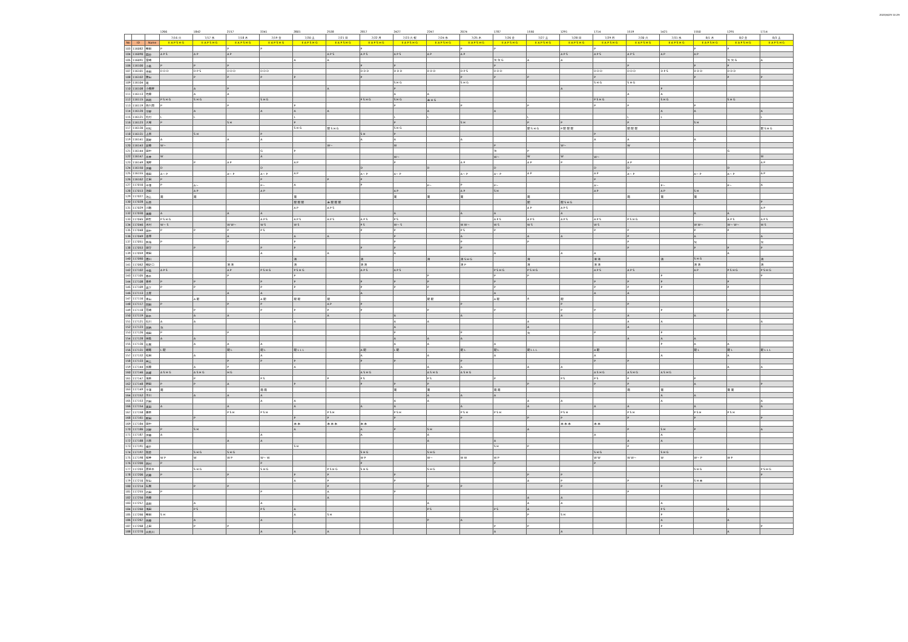2024/6/25 10:29
| | | | 1266 | 1842 | 2157 | 3341 | 2801 | 2538 | 2817 | 2427 | 2247 | 2074 | 1787 | 1550 | 1291 | 1714 | 1519 | 1421 | 1550 | 1291 | 1714 |
| --- | --- | --- | --- | --- | --- | --- | --- | --- | --- | --- | --- | --- | --- | --- | --- | --- | --- | --- | --- | --- | --- |
| | | | 7/16 火 | 7/17 水 | 7/18 木 | 7/19 金 | 7/20 土 | 7/21 日 | 7/22 月 | 7/23 火 祝 | 7/24 水 | 7/25 木 | 7/26 金 | 7/27 土 | 7/28 日 | 7/29 月 | 7/30 火 | 7/31 水 | 8/1 木 | 8/2 金 | 8/3 土 |
| No | ID | Name | E A P S H G | E A P S H G | E A P S H G | E A P S H G | E A P S H G | E A P S H G | E A P S H G | E A P S H G | E A P S H G | E A P S H G | E A P S H G | E A P S H G | E A P S H G | E A P S H G | E A P S H G | E A P S H G | E A P S H G | E A P S H G | E A P S H G |
| 103 | 116082 | 柴田 | P | | P | P | | | P | | | P | P | | | P | | | P | P | |
| 104 | 116090 | 四谷 | A P S | A P | A P | | | A P S | A P S | A P S | A P | A P | | | A P S | A P S | A P S | A P | A P | | |
| 105 | 116091 | 宮崎 | | | | | A | A | | | | | 欠 欠 G | A | A | | | | | 欠 欠 G | A |
| 106 | 116100 | 小島 | P | P | P | | | | P | P | | | P | | | | P | | P | P | |
| 107 | 116101 | 寺田 | D D D | D P S | D D D | D D D | | | D D D | D D D | D D D | D P S | D D D | | | D D D | D D D | D P S | D D D | D D D | |
| 108 | 116102 | 勝山 | | P | P | P | P | | P | | | P | P | P | | P | | | P | P | P |
| 109 | 116104 | 南 | | | | | | | | S H G | | S H G | | | | S H G | S H G | | | | |
| 110 | 116108 | 小長野 | | A | P | | | A | | P | | | | | A | | | P | | | |
| 111 | 116113 | 佐藤 | | A | A | | | | | A | A | | | | | | A | A | | | |
| 112 | 116115 | 西岡 | P S H G | S H G | | S H G | | | P S H G | S H G | 未 H G | | | | | P S H G | | S H G | | S H G | |
| 113 | 116119 | 佐久間 | P | | P | | P | | | P | | P | | P | | P | P | | P | | |
| 114 | 116120 | 宇野 | | A | | A | A | A | | | A | | A | | | | | A | A | | A |
| 115 | 116121 | 北村 | L | L | | | L | | | L | L | | | L | | | L | L | | | L |
| 116 | 116123 | 大場 | P | | S H | | P | | | P | | S H | | P | P | | P | | S H | | |
| 117 | 116130 | 村松 | | | | | S H G | 配 S H G | | S H G | | | | 配 S H G | P 配 配 配 | | 配 配 配 | | | | 配 S H G |
| 118 | 116131 | 上原 | | S H | | P | | | S H | P | | | | | | P | | | | | |
| 119 | 116141 | 高野 | A | | A | A | | | A | A | | A | | | | A | A | | A | | |
| 120 | 116143 | 安藤 | W〜 | | | | | W〜 | | W | | | P | | W〜 | | W | | | | |
| 121 | 116144 | 田中 | | | | G | P | | | | | | 欠 | P | | | | | | G | |
| 122 | 116147 | 永井 | W | | | A | | | | W〜 | | | W〜 | W | W | W〜 | | | | | W |
| 123 | 116149 | 浅野 | | P | A P | | A P | | | P | | A P | | A P | P | | A P | | | | A P |
| 124 | 116150 | 伊藤 | D | | | D | | | D | | D | | D | | | D | D | | | D | |
| 125 | 116155 | 徳田 | A〜 P | | A〜 P | A〜 P | A P | | A〜 P | A〜 P | | A〜 P | A〜 P | A P | | A P | A〜 P | | A〜 P | A〜 P | A P |
| 126 | 116162 | 辻田 | P | | | P | | P | P | | | | | | | P | | | | | |
| 127 | 117010 | 中澤 | P | A〜 | | P〜 | A | | P | | P〜 | P | P〜 | | | A〜 | | P〜 | | P〜 | A |
| 128 | 117013 | 池田 | | A P | | A P | | | | A P | | A P | S H | | | A P | | A P | S H | | |
| 129 | 117027 | 池上 | 商 | 商 | | | 商 | | | 商 | 商 | 商 | | 商 | | | 商 | 商 | 商 | | |
| 130 | 117028 | 石原 | | | | | 配 配 配 | 未 配 配 配 | | | | | | 配 | 配 S H G | | | | | | P |
| 131 | 117029 | 川越 | | | | | A P | A P S | | | | | | A P | A P S | | | | | | A P |
| 132 | 117030 | 後藤 | A | | A | A | | | | A | | A | A | | A | | | | A | A | |
| 133 | 117045 | 麻生 | P S H G | | | A P S | A P S | A P S | A P S | P S | | | A P S | A P S | A P S | A P S | P S H G | | | A P S | A P S |
| 134 | 117046 | 木村 | W〜 S | | W W〜 | W S | W S | | P S | W〜 S | | W W〜 | W S | W S | | W S | | | W W〜 | W〜 W〜 | W S |
| 135 | 117048 | 田中 | P | P | P | P S | | | P | P | | P S | P | | | P | P | | P | P | |
| 136 | 117049 | 吉塚 | | | A | | A | A | | P | | A | | A | A | | P | | A | | A |
| 137 | 117051 | 熱海 | P | | P | | P | | | P | | P | | P | | | P | | 欠 | | 欠 |
| 138 | 117053 | 田守 | | P | | P | P | | P | P | | P | | | | | P | | P | P | P |
| 139 | 117059 | 稗田 | | | | A | | A | | A | | | A | | A | A | | | | A | |
| 140 | 117060 | 唐川 | | | | | 清 | | 清 | | 清 | 清 S H G | | 清 | | 清 清 | | 清 | S H G | | 清 |
| 141 | 117062 | 樋之口 | | | 清 清 | | 清 | | 清 清 | | | 清 P | | 清 | | 清 清 | | | 清 清 | | 清 |
| 142 | 117102 | 中島 | A P S | | A P | P S H G | P S H G | | A P S | A P S | | | P S H G | P S H G | | A P S | A P S | | A P | P S H G | P S H G |
| 143 | 117105 | 春木 | | | P | | P | | | | P | | P | P | | | | P | | | P |
| 144 | 117108 | 喜多 | P | P | | P | P | | P | P | P | | P | | | P | P | P | | P | |
| 145 | 117109 | 森下 | P | P | | P | P | | P | P | P | | P | | | P | P | P | | P | |
| 146 | 117113 | 土屋 | | | A | A | | | A | | | | A | | | A | A | | | | |
| 147 | 117116 | 青山 | | A 配 | | A 配 | 配 配 | 配 | | | 配 配 | | A 配 | A | 配 | | | | | | |
| 148 | 117117 | 岡田 | P | | P | P | | A P | P | | | P | | | P | | P | | | | |
| 149 | 117118 | 花崎 | | P | | P | P | P | P | | P | | P | | P | P | | P | | P | |
| 150 | 117119 | 鈴木 | | A | A | | | A | | A | | A | | | A | | A | | A | | |
| 151 | 117121 | 石川 | A | A | | | A | | | A | A | | | A | | | A | A | | | A |
| 152 | 117123 | 加納 | 欠 | | | | | | | A | | | | A | | | A | | | | |
| 153 | 117126 | 楠田 | P | | P | | | | | P | | P | | 欠 | | P | | P | | | |
| 154 | 117128 | 田島 | A | A | | | | | | A | A | A | | | | | A | A | A | | |
| 155 | 117130 | 石黒 | | A | A | A | | | | A | A | | A | | | | | P | A | A | |
| 156 | 117131 | 朝尾 | L 配 | | 配 L | 配 L | 配 L L L | | A 配 | L 配 | | 配 L | 配 L | 配 L L L | | A 配 | | | 配 L | 配 L | 配 L L L |
| 157 | 117132 | 松田 | | A | | A | | | A | | A | | A | | | A | | A | | A | |
| 158 | 117133 | 井上 | | | P | P | P | | P | P | | P | | | | P | P | | | | |
| 159 | 117144 | 加藤 | | A | P | | A | | | | A | A | | A | A | | | | | A | A |
| 160 | 117146 | 西郷 | A S H G | A S H G | H G | | | | A S H G | | A S H G | A S H G | | | | A S H G | A S H G | A S H G | | | |
| 161 | 117147 | 滝本 | | P | | P S | | P | P S | | P S | | P | | P S | P S | P | | P | | |
| 162 | 117148 | 野田 | P | P | A | | P | | P | P | P | | | P | | P | P | | A | | P |
| 163 | 117149 | 平澤 | 商 | | | 商 商 | | | | 商 | 商 | | 商 商 | | | | 商 | 商 | | 商 商 | |
| 164 | 117152 | 手川 | | A | A | A | | | | | A | A | A | | | | | A | A | | |
| 165 | 117153 | 穴田 | | | | A | A | | | A | A | | | A | A | | | A | | | A |
| 166 | 117154 | 奥田 | A | | A | | A | | A | A | | A | | A | | A | A | | A | | A |
| 167 | 117158 | 藤本 | | | P S H | P S H | | P S H | | P S H | | P S H | P S H | | P S H | | P S H | | P S H | P S H | |
| 168 | 117161 | 前田 | | P | | | P | P | | P | | P | | P | P | | P | | P | | P |
| 169 | 117184 | 田中 | | | | | 未 未 | 未 未 未 | 未 未 | | | | | | 未 未 未 | 未 未 | | | | | |
| 170 | 117186 | 河野 | P | S H | | | A | | A | P | S H | | | A | | | P | S H | P | | A |
| 171 | 117187 | 伊藤 | A | | | A | | | A | | A | | | | | A | | A | | | |
| 172 | 117188 | 川原 | | | A | A | | | | | A | | A | | | | A | A | | | |
| 173 | 117191 | 横手 | | | | | S H | | | | | | S H | P | | | P | | | | |
| 174 | 117197 | 阪倉 | | S H G | S H G | | | | S H G | | S H G | | | | | S H G | | S H G | | | |
| 175 | 117198 | 桜井 | W P | W | W P | W〜 W | | | W P | | W〜 | W W | W P | | | W W | W W〜 | W | W〜 P | W P | |
| 176 | 117200 | 西村 | P | | | P | | | P | | | | P | | | P | | | | | |
| 177 | 117203 | 高草木 | | S H G | | S H G | | P S H G | S H G | | S H G | | | | | | | | S H G | | P S H G |
| 178 | 117206 | 武藤 | P | | P | | P | P | | P | | | | P | P | | | | | | P |
| 179 | 117210 | 秋山 | | | | | A | P | | P | | | | A | P | | P | | S H 未 | | |
| 180 | 117214 | 石黒 | | P | P | | | P | | | P | P | | | P | | | P | | | |
| 181 | 117255 | 内田 | P | | | P | | A | | P | | | | | | | P | | | | |
| 182 | 117256 | 佐藤 | | | | | | A | | | | | | A | A | | | | | | |
| 183 | 117257 | 森田 | | A | | A | | | | | A | | | A | A | | | A | | | |
| 184 | 117260 | 浅田 | | P S | | P S | A | | | | P S | | P S | A | | | | P S | | A | |
| 185 | 117266 | 柴田 | S H | | | | A | S H | | | | | | P | S H | | | P | | | |
| 186 | 117267 | 佐藤 | | A | | A | | | | | P | A | | | | | | A | | A | |
| 187 | 117268 | 上田 | | P | P | | | | | | | | P | P | | | | P | | | P |
| 188 | 117270 | 白男川 | | | | A | A | A | | | | | A | | A | | | | | A | |